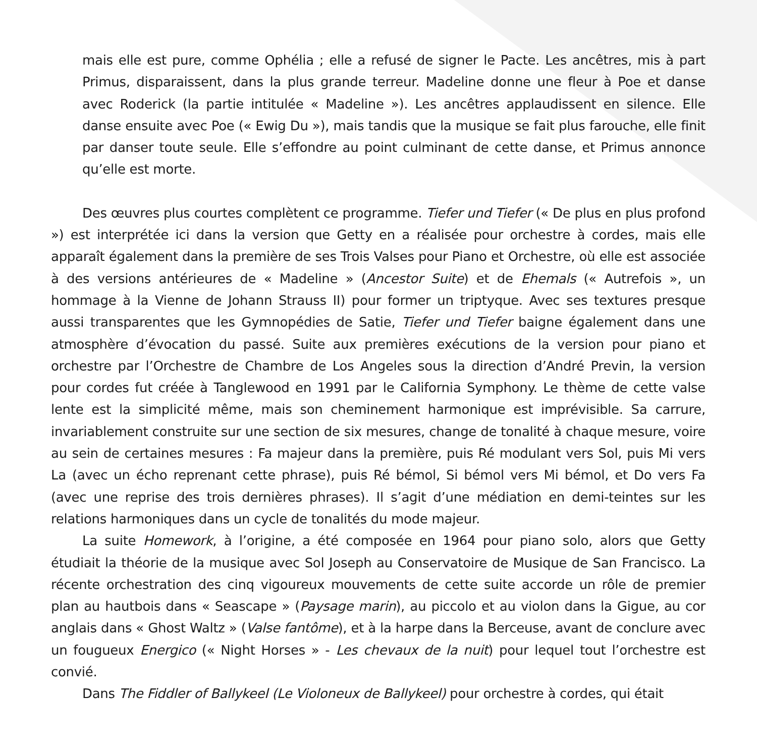mais elle est pure, comme Ophélia ; elle a refusé de signer le Pacte. Les ancêtres, mis à part Primus, disparaissent, dans la plus grande terreur. Madeline donne une fleur à Poe et danse avec Roderick (la partie intitulée « Madeline »). Les ancêtres applaudissent en silence. Elle danse ensuite avec Poe (« Ewig Du »), mais tandis que la musique se fait plus farouche, elle finit par danser toute seule. Elle s’effondre au point culminant de cette danse, et Primus annonce qu’elle est morte.
Des œuvres plus courtes complètent ce programme. Tiefer und Tiefer (« De plus en plus profond ») est interprétée ici dans la version que Getty en a réalisée pour orchestre à cordes, mais elle apparaît également dans la première de ses Trois Valses pour Piano et Orchestre, où elle est associée à des versions antérieures de « Madeline » (Ancestor Suite) et de Ehemals (« Autrefois », un hommage à la Vienne de Johann Strauss II) pour former un triptyque. Avec ses textures presque aussi transparentes que les Gymnopédies de Satie, Tiefer und Tiefer baigne également dans une atmosphère d’évocation du passé. Suite aux premières exécutions de la version pour piano et orchestre par l’Orchestre de Chambre de Los Angeles sous la direction d’André Previn, la version pour cordes fut créée à Tanglewood en 1991 par le California Symphony. Le thème de cette valse lente est la simplicité même, mais son cheminement harmonique est imprévisible. Sa carrure, invariablement construite sur une section de six mesures, change de tonalité à chaque mesure, voire au sein de certaines mesures : Fa majeur dans la première, puis Ré modulant vers Sol, puis Mi vers La (avec un écho reprenant cette phrase), puis Ré bémol, Si bémol vers Mi bémol, et Do vers Fa (avec une reprise des trois dernières phrases). Il s’agit d’une médiation en demi-teintes sur les relations harmoniques dans un cycle de tonalités du mode majeur.
La suite Homework, à l’origine, a été composée en 1964 pour piano solo, alors que Getty étudiait la théorie de la musique avec Sol Joseph au Conservatoire de Musique de San Francisco. La récente orchestration des cinq vigoureux mouvements de cette suite accorde un rôle de premier plan au hautbois dans « Seascape » (Paysage marin), au piccolo et au violon dans la Gigue, au cor anglais dans « Ghost Waltz » (Valse fantôme), et à la harpe dans la Berceuse, avant de conclure avec un fougueux Energico (« Night Horses » - Les chevaux de la nuit) pour lequel tout l’orchestre est convié.
Dans The Fiddler of Ballykeel (Le Violoneux de Ballykeel) pour orchestre à cordes, qui était